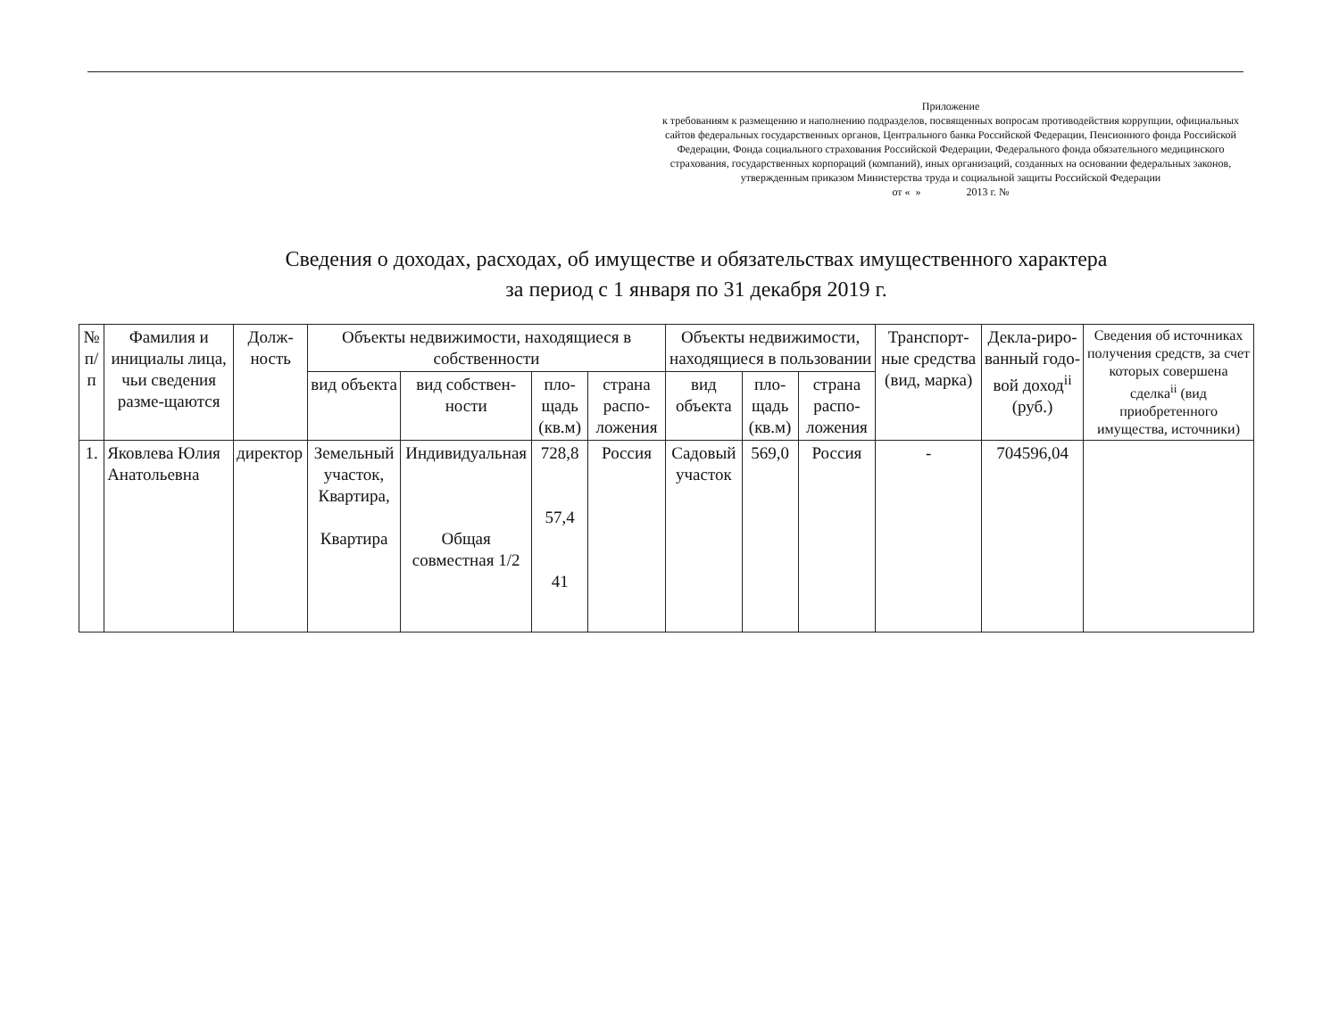Приложение
к требованиям к размещению и наполнению подразделов, посвященных вопросам противодействия коррупции, официальных сайтов федеральных государственных органов, Центрального банка Российской Федерации, Пенсионного фонда Российской Федерации, Фонда социального страхования Российской Федерации, Федерального фонда обязательного медицинского страхования, государственных корпораций (компаний), иных организаций, созданных на основании федеральных законов, утвержденным приказом Министерства труда и социальной защиты Российской Федерации
от « » 2013 г. №
Сведения о доходах, расходах, об имуществе и обязательствах имущественного характера
за период с 1 января по 31 декабря 2019 г.
| № п/п | Фамилия и инициалы лица, чьи сведения разме-щаются | Долж-ность | Объекты недвижимости, находящиеся в собственности | | | | Объекты недвижимости, находящиеся в пользовании | | | Транспорт-ные средства (вид, марка) | Декла-риро-ванный годо-вой доход<sup>ii</sup> (руб.) | Сведения об источниках получения средств, за счет которых совершена сделка<sup>ii</sup> (вид приобретенного имущества, источники) |
| --- | --- | --- | --- | --- | --- | --- | --- | --- | --- | --- | --- | --- |
| | | | вид объекта | вид собствен-ности | пло-щадь (кв.м) | страна распо-ложения | вид объекта | пло-щадь (кв.м) | страна распо-ложения | | | |
| 1. | Яковлева Юлия Анатольевна | директор | Земельный участок, Квартира, Квартира | Индивидуальная Общая совместная 1/2 | 728,8 57,4 41 | Россия | Садовый участок | 569,0 | Россия | - | 704596,04 | |